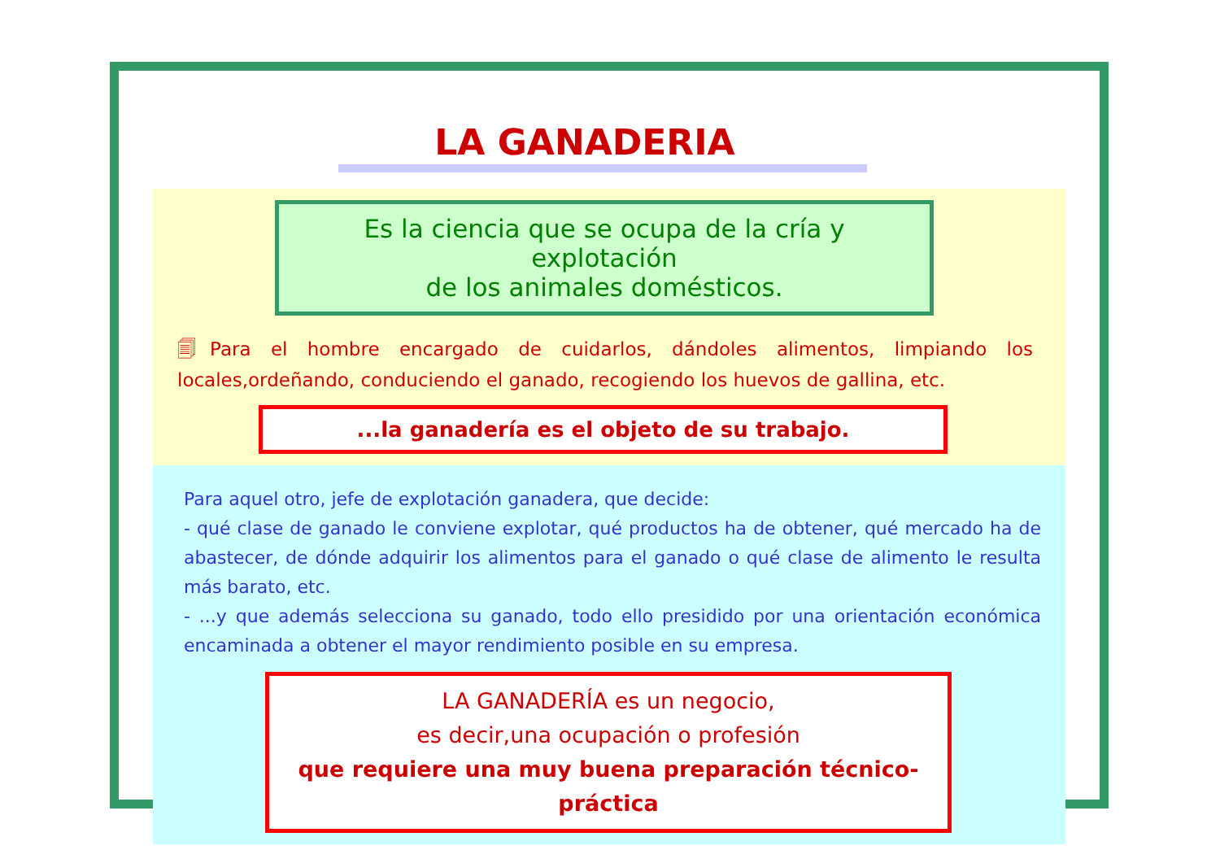LA GANADERIA
Es la ciencia que se ocupa de la cría y explotación
de los animales domésticos.
🗐Para el hombre encargado de cuidarlos, dándoles alimentos, limpiando los locales,ordeñando, conduciendo el ganado, recogiendo los huevos de gallina, etc.
...la ganadería es el objeto de su trabajo.
Para aquel otro, jefe de explotación ganadera, que decide:
- qué clase de ganado le conviene explotar, qué productos ha de obtener, qué mercado ha de abastecer, de dónde adquirir los alimentos para el ganado o qué clase de alimento le resulta más barato, etc.
- ...y que además selecciona su ganado, todo ello presidido por una orientación económica encaminada a obtener el mayor rendimiento posible en su empresa.
LA GANADERÍA es un negocio,
es decir,una ocupación o profesión
que requiere una muy buena preparación técnico-práctica